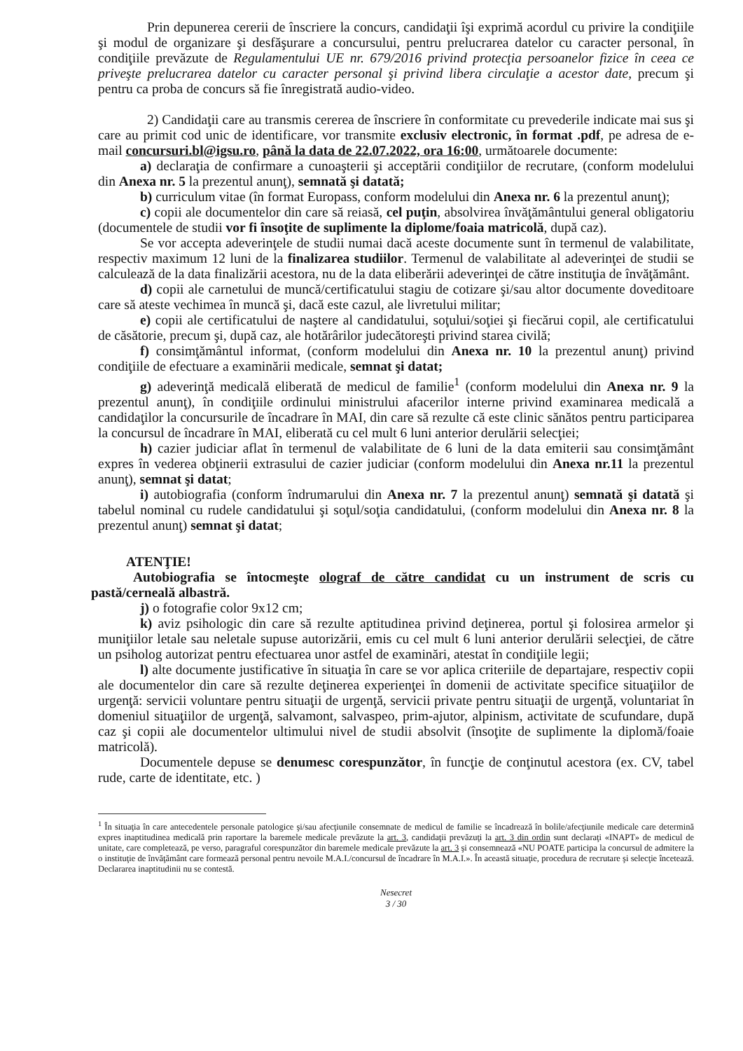Prin depunerea cererii de înscriere la concurs, candidaţii îşi exprimă acordul cu privire la condiţiile şi modul de organizare şi desfăşurare a concursului, pentru prelucrarea datelor cu caracter personal, în condiţiile prevăzute de Regulamentului UE nr. 679/2016 privind protecţia persoanelor fizice în ceea ce priveşte prelucrarea datelor cu caracter personal şi privind libera circulaţie a acestor date, precum şi pentru ca proba de concurs să fie înregistrată audio-video.
2) Candidaţii care au transmis cererea de înscriere în conformitate cu prevederile indicate mai sus şi care au primit cod unic de identificare, vor transmite exclusiv electronic, în format .pdf, pe adresa de e-mail concursuri.bl@igsu.ro, până la data de 22.07.2022, ora 16:00, următoarele documente:
a) declaraţia de confirmare a cunoaşterii şi acceptării condiţiilor de recrutare, (conform modelului din Anexa nr. 5 la prezentul anunţ), semnată şi datată;
b) curriculum vitae (în format Europass, conform modelului din Anexa nr. 6 la prezentul anunţ);
c) copii ale documentelor din care să reiasă, cel puţin, absolvirea învăţământului general obligatoriu (documentele de studii vor fi însoţite de suplimente la diplome/foaia matricolă, după caz).
Se vor accepta adeverinţele de studii numai dacă aceste documente sunt în termenul de valabilitate, respectiv maximum 12 luni de la finalizarea studiilor. Termenul de valabilitate al adeverinţei de studii se calculează de la data finalizării acestora, nu de la data eliberării adeverinţei de către instituţia de învăţământ.
d) copii ale carnetului de muncă/certificatului stagiu de cotizare şi/sau altor documente doveditoare care să ateste vechimea în muncă şi, dacă este cazul, ale livretului militar;
e) copii ale certificatului de naştere al candidatului, soţului/soţiei şi fiecărui copil, ale certificatului de căsătorie, precum şi, după caz, ale hotărârilor judecătoreşti privind starea civilă;
f) consimţământul informat, (conform modelului din Anexa nr. 10 la prezentul anunţ) privind condiţiile de efectuare a examinării medicale, semnat şi datat;
g) adeverinţă medicală eliberată de medicul de familie<sup>1</sup> (conform modelului din Anexa nr. 9 la prezentul anunţ), în condiţiile ordinului ministrului afacerilor interne privind examinarea medicală a candidaţilor la concursurile de încadrare în MAI, din care să rezulte că este clinic sănătos pentru participarea la concursul de încadrare în MAI, eliberată cu cel mult 6 luni anterior derulării selecţiei;
h) cazier judiciar aflat în termenul de valabilitate de 6 luni de la data emiterii sau consimţământ expres în vederea obţinerii extrasului de cazier judiciar (conform modelului din Anexa nr.11 la prezentul anunţ), semnat şi datat;
i) autobiografia (conform îndrumarului din Anexa nr. 7 la prezentul anunţ) semnată şi datată şi tabelul nominal cu rudele candidatului şi soţul/soţia candidatului, (conform modelului din Anexa nr. 8 la prezentul anunţ) semnat şi datat;
ATENŢIE!
Autobiografia se întocmeşte olograf de către candidat cu un instrument de scris cu pastă/cerneală albastră.
j) o fotografie color 9x12 cm;
k) aviz psihologic din care să rezulte aptitudinea privind deţinerea, portul şi folosirea armelor şi muniţiilor letale sau neletale supuse autorizării, emis cu cel mult 6 luni anterior derulării selecţiei, de către un psiholog autorizat pentru efectuarea unor astfel de examinări, atestat în condiţiile legii;
l) alte documente justificative în situaţia în care se vor aplica criteriile de departajare, respectiv copii ale documentelor din care să rezulte deţinerea experienţei în domenii de activitate specifice situaţiilor de urgenţă: servicii voluntare pentru situaţii de urgenţă, servicii private pentru situaţii de urgenţă, voluntariat în domeniul situaţiilor de urgenţă, salvamont, salvaspeo, prim-ajutor, alpinism, activitate de scufundare, după caz şi copii ale documentelor ultimului nivel de studii absolvit (însoţite de suplimente la diplomă/foaie matricolă).
Documentele depuse se denumesc corespunzător, în funcţie de conţinutul acestora (ex. CV, tabel rude, carte de identitate, etc. )
<sup>1</sup> În situaţia în care antecedentele personale patologice şi/sau afecţiunile consemnate de medicul de familie se încadrează în bolile/afecţiunile medicale care determină expres inaptitudinea medicală prin raportare la baremele medicale prevăzute la art. 3, candidaţii prevăzuţi la art. 3 din ordin sunt declaraţi «INAPT» de medicul de unitate, care completează, pe verso, paragraful corespunzător din baremele medicale prevăzute la art. 3 şi consemnează «NU POATE participa la concursul de admitere la o instituţie de învăţământ care formează personal pentru nevoile M.A.I./concursul de încadrare în M.A.I.». În această situaţie, procedura de recrutare şi selecţie încetează. Declararea inaptitudinii nu se contestă.
Nesecret
3 / 30